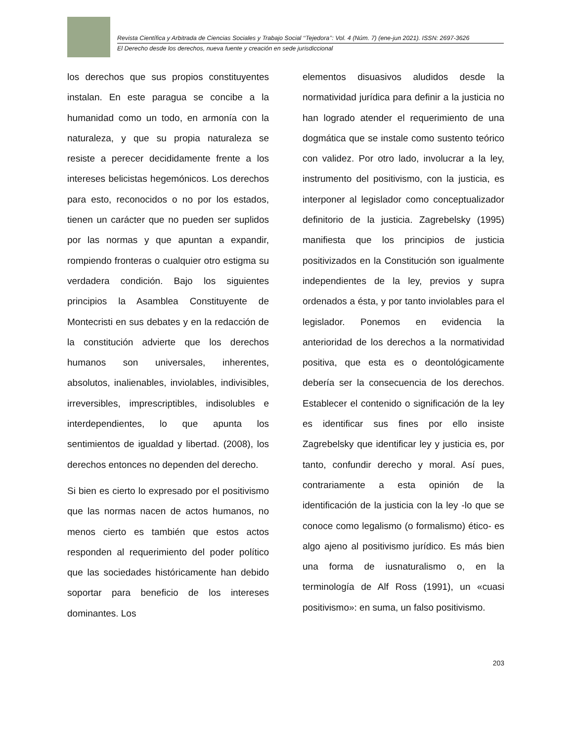Revista Científica y Arbitrada de Ciencias Sociales y Trabajo Social ‘‘Tejedora’’: Vol. 4 (Núm. 7) (ene-jun 2021). ISSN: 2697-3626
El Derecho desde los derechos, nueva fuente y creación en sede jurisdiccional
los derechos que sus propios constituyentes instalan. En este paragua se concibe a la humanidad como un todo, en armonía con la naturaleza, y que su propia naturaleza se resiste a perecer decididamente frente a los intereses belicistas hegemónicos. Los derechos para esto, reconocidos o no por los estados, tienen un carácter que no pueden ser suplidos por las normas y que apuntan a expandir, rompiendo fronteras o cualquier otro estigma su verdadera condición. Bajo los siguientes principios la Asamblea Constituyente de Montecristi en sus debates y en la redacción de la constitución advierte que los derechos humanos son universales, inherentes, absolutos, inalienables, inviolables, indivisibles, irreversibles, imprescriptibles, indisolubles e interdependientes, lo que apunta los sentimientos de igualdad y libertad. (2008), los derechos entonces no dependen del derecho.
Si bien es cierto lo expresado por el positivismo que las normas nacen de actos humanos, no menos cierto es también que estos actos responden al requerimiento del poder político que las sociedades históricamente han debido soportar para beneficio de los intereses dominantes. Los
elementos disuasivos aludidos desde la normatividad jurídica para definir a la justicia no han logrado atender el requerimiento de una dogmática que se instale como sustento teórico con validez. Por otro lado, involucrar a la ley, instrumento del positivismo, con la justicia, es interponer al legislador como conceptualizador definitorio de la justicia. Zagrebelsky (1995) manifiesta que los principios de justicia positivizados en la Constitución son igualmente independientes de la ley, previos y supra ordenados a ésta, y por tanto inviolables para el legislador. Ponemos en evidencia la anterioridad de los derechos a la normatividad positiva, que esta es o deontológicamente debería ser la consecuencia de los derechos. Establecer el contenido o significación de la ley es identificar sus fines por ello insiste Zagrebelsky que identificar ley y justicia es, por tanto, confundir derecho y moral. Así pues, contrariamente a esta opinión de la identificación de la justicia con la ley -lo que se conoce como legalismo (o formalismo) ético- es algo ajeno al positivismo jurídico. Es más bien una forma de iusnaturalismo o, en la terminología de Alf Ross (1991), un «cuasi positivismo»: en suma, un falso positivismo.
203